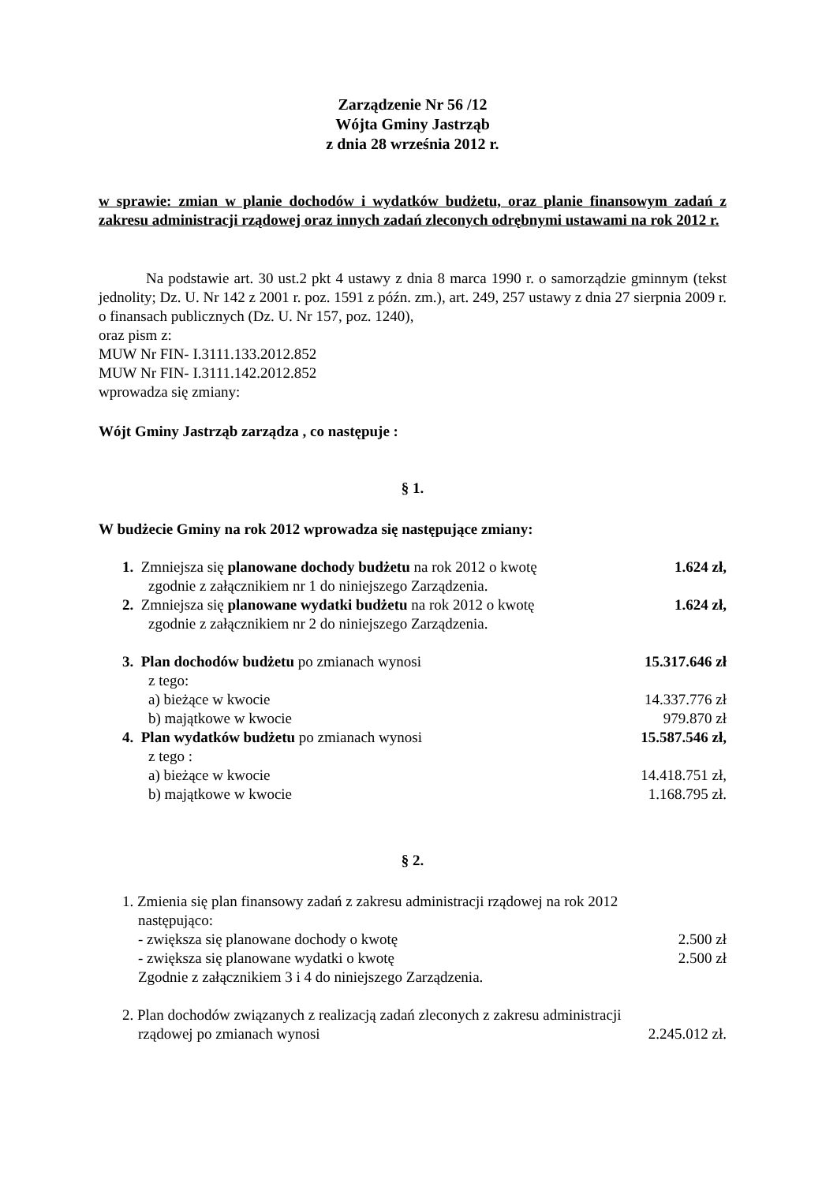Zarządzenie Nr 56 /12
Wójta Gminy Jastrząb
z dnia 28 września 2012 r.
w sprawie: zmian w planie dochodów i wydatków budżetu, oraz planie finansowym zadań z zakresu administracji rządowej oraz innych zadań zleconych odrębnymi ustawami na rok 2012 r.
Na podstawie art. 30 ust.2 pkt 4 ustawy z dnia 8 marca 1990 r. o samorządzie gminnym (tekst jednolity; Dz. U. Nr 142 z 2001 r. poz. 1591 z późn. zm.), art. 249, 257 ustawy z dnia 27 sierpnia 2009 r. o finansach publicznych (Dz. U. Nr 157, poz. 1240),
oraz pism z:
MUW Nr FIN- I.3111.133.2012.852
MUW Nr FIN- I.3111.142.2012.852
wprowadza się zmiany:
Wójt Gminy Jastrząb zarządza , co następuje :
§ 1.
W budżecie Gminy na rok 2012 wprowadza się następujące zmiany:
1. Zmniejsza się planowane dochody budżetu na rok 2012 o kwotę 1.624 zł,
zgodnie z załącznikiem nr 1 do niniejszego Zarządzenia.
2. Zmniejsza się planowane wydatki budżetu na rok 2012 o kwotę 1.624 zł,
zgodnie z załącznikiem nr 2 do niniejszego Zarządzenia.
3. Plan dochodów budżetu po zmianach wynosi 15.317.646 zł
z tego:
a) bieżące w kwocie 14.337.776 zł
b) majątkowe w kwocie 979.870 zł
4. Plan wydatków budżetu po zmianach wynosi 15.587.546 zł,
z tego :
a) bieżące w kwocie 14.418.751 zł,
b) majątkowe w kwocie 1.168.795 zł.
§ 2.
1. Zmienia się plan finansowy zadań z zakresu administracji rządowej na rok 2012
następująco:
- zwiększa się planowane dochody o kwotę 2.500 zł
- zwiększa się planowane wydatki o kwotę 2.500 zł
Zgodnie z załącznikiem 3 i 4 do niniejszego Zarządzenia.
2. Plan dochodów związanych z realizacją zadań zleconych z zakresu administracji
rządowej po zmianach wynosi 2.245.012 zł.